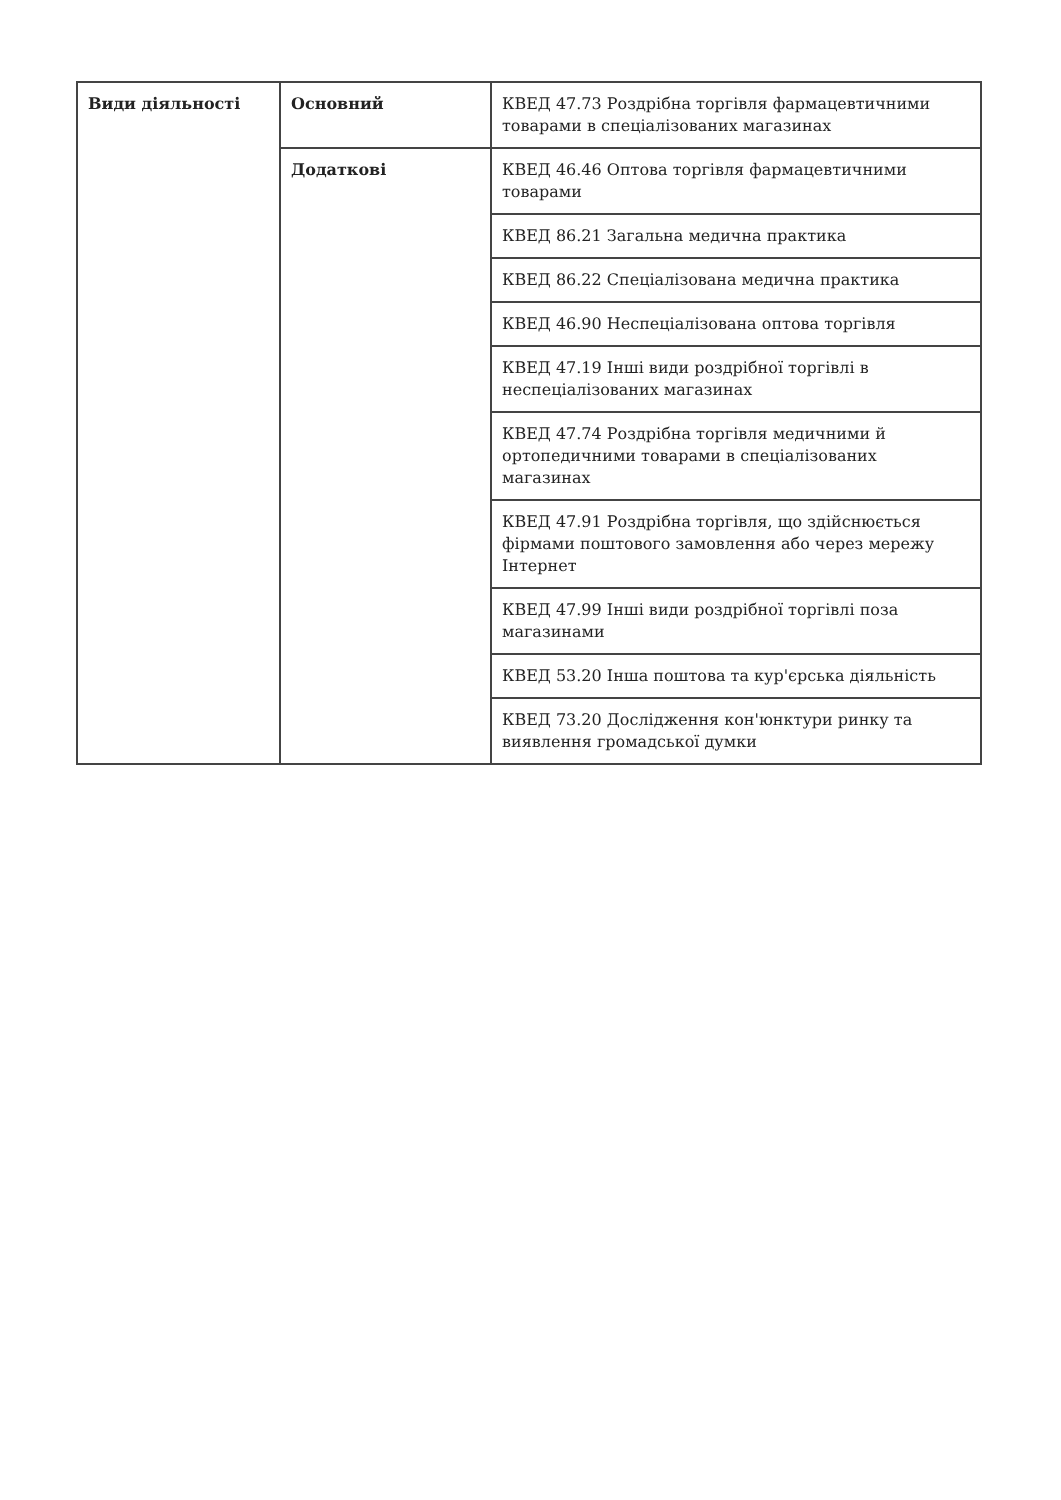| Види діяльності | Основний | КВЕД 47.73 Роздрібна торгівля фармацевтичними товарами в спеціалізованих магазинах |
| | Додаткові | КВЕД 46.46 Оптова торгівля фармацевтичними товарами |
| | | КВЕД 86.21 Загальна медична практика |
| | | КВЕД 86.22 Спеціалізована медична практика |
| | | КВЕД 46.90 Неспеціалізована оптова торгівля |
| | | КВЕД 47.19 Інші види роздрібної торгівлі в неспеціалізованих магазинах |
| | | КВЕД 47.74 Роздрібна торгівля медичними й ортопедичними товарами в спеціалізованих магазинах |
| | | КВЕД 47.91 Роздрібна торгівля, що здійснюється фірмами поштового замовлення або через мережу Інтернет |
| | | КВЕД 47.99 Інші види роздрібної торгівлі поза магазинами |
| | | КВЕД 53.20 Інша поштова та кур'єрська діяльність |
| | | КВЕД 73.20 Дослідження кон'юнктури ринку та виявлення громадської думки |